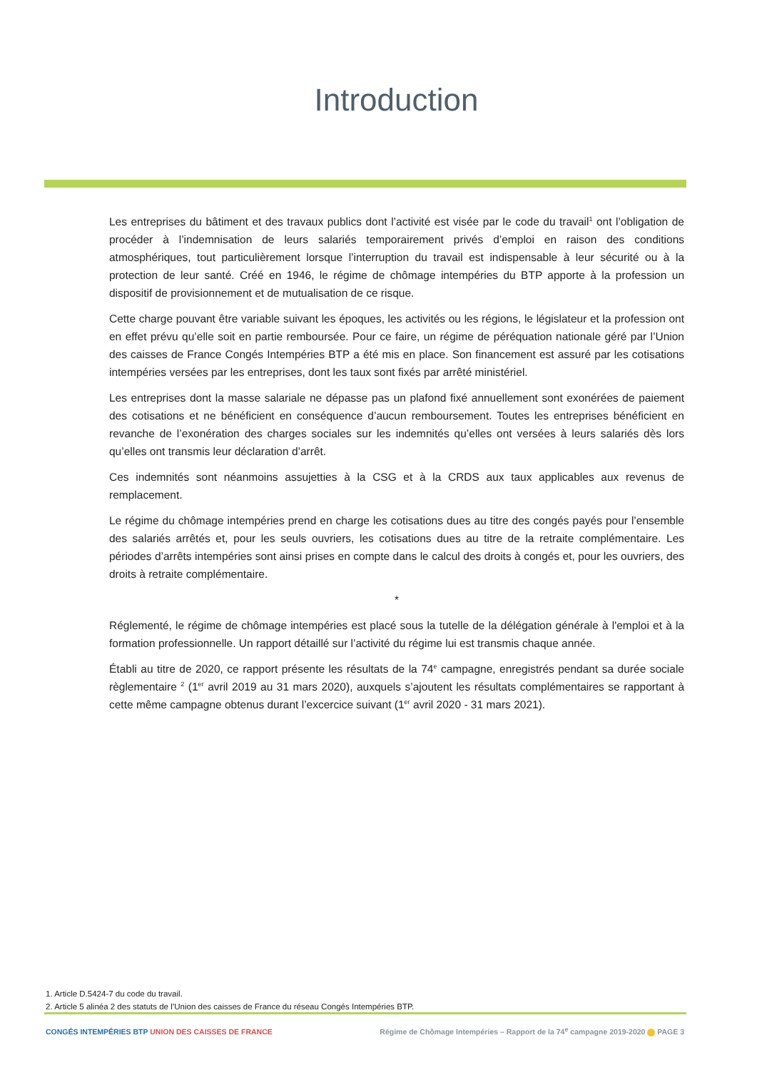Introduction
Les entreprises du bâtiment et des travaux publics dont l’activité est visée par le code du travail<sup>1</sup> ont l’obligation de procéder à l’indemnisation de leurs salariés temporairement privés d’emploi en raison des conditions atmosphériques, tout particulièrement lorsque l’interruption du travail est indispensable à leur sécurité ou à la protection de leur santé. Créé en 1946, le régime de chômage intempéries du BTP apporte à la profession un dispositif de provisionnement et de mutualisation de ce risque.
Cette charge pouvant être variable suivant les époques, les activités ou les régions, le législateur et la profession ont en effet prévu qu’elle soit en partie remboursée. Pour ce faire, un régime de péréquation nationale géré par l’Union des caisses de France Congés Intempéries BTP a été mis en place. Son financement est assuré par les cotisations intempéries versées par les entreprises, dont les taux sont fixés par arrêté ministériel.
Les entreprises dont la masse salariale ne dépasse pas un plafond fixé annuellement sont exonérées de paiement des cotisations et ne bénéficient en conséquence d’aucun remboursement. Toutes les entreprises bénéficient en revanche de l’exonération des charges sociales sur les indemnités qu’elles ont versées à leurs salariés dès lors qu’elles ont transmis leur déclaration d’arrêt.
Ces indemnités sont néanmoins assujetties à la CSG et à la CRDS aux taux applicables aux revenus de remplacement.
Le régime du chômage intempéries prend en charge les cotisations dues au titre des congés payés pour l’ensemble des salariés arrêtés et, pour les seuls ouvriers, les cotisations dues au titre de la retraite complémentaire. Les périodes d’arrêts intempéries sont ainsi prises en compte dans le calcul des droits à congés et, pour les ouvriers, des droits à retraite complémentaire.
*
Réglementé, le régime de chômage intempéries est placé sous la tutelle de la délégation générale à l'emploi et à la formation professionnelle. Un rapport détaillé sur l’activité du régime lui est transmis chaque année.
Établi au titre de 2020, ce rapport présente les résultats de la 74<sup>e</sup> campagne, enregistrés pendant sa durée sociale règlementaire <sup>2</sup> (1<sup>er</sup> avril 2019 au 31 mars 2020), auxquels s’ajoutent les résultats complémentaires se rapportant à cette même campagne obtenus durant l’excercice suivant (1<sup>er</sup> avril 2020 - 31 mars 2021).
1. Article D.5424-7 du code du travail.
2. Article 5 alinéa 2 des statuts de l’Union des caisses de France du réseau Congés Intempéries BTP.
CONGÉS INTEMPÉRIES BTP UNION DES CAISSES DE FRANCE Régime de Chômage Intempéries – Rapport de la 74<sup>e</sup> campagne 2019-2020 PAGE 3